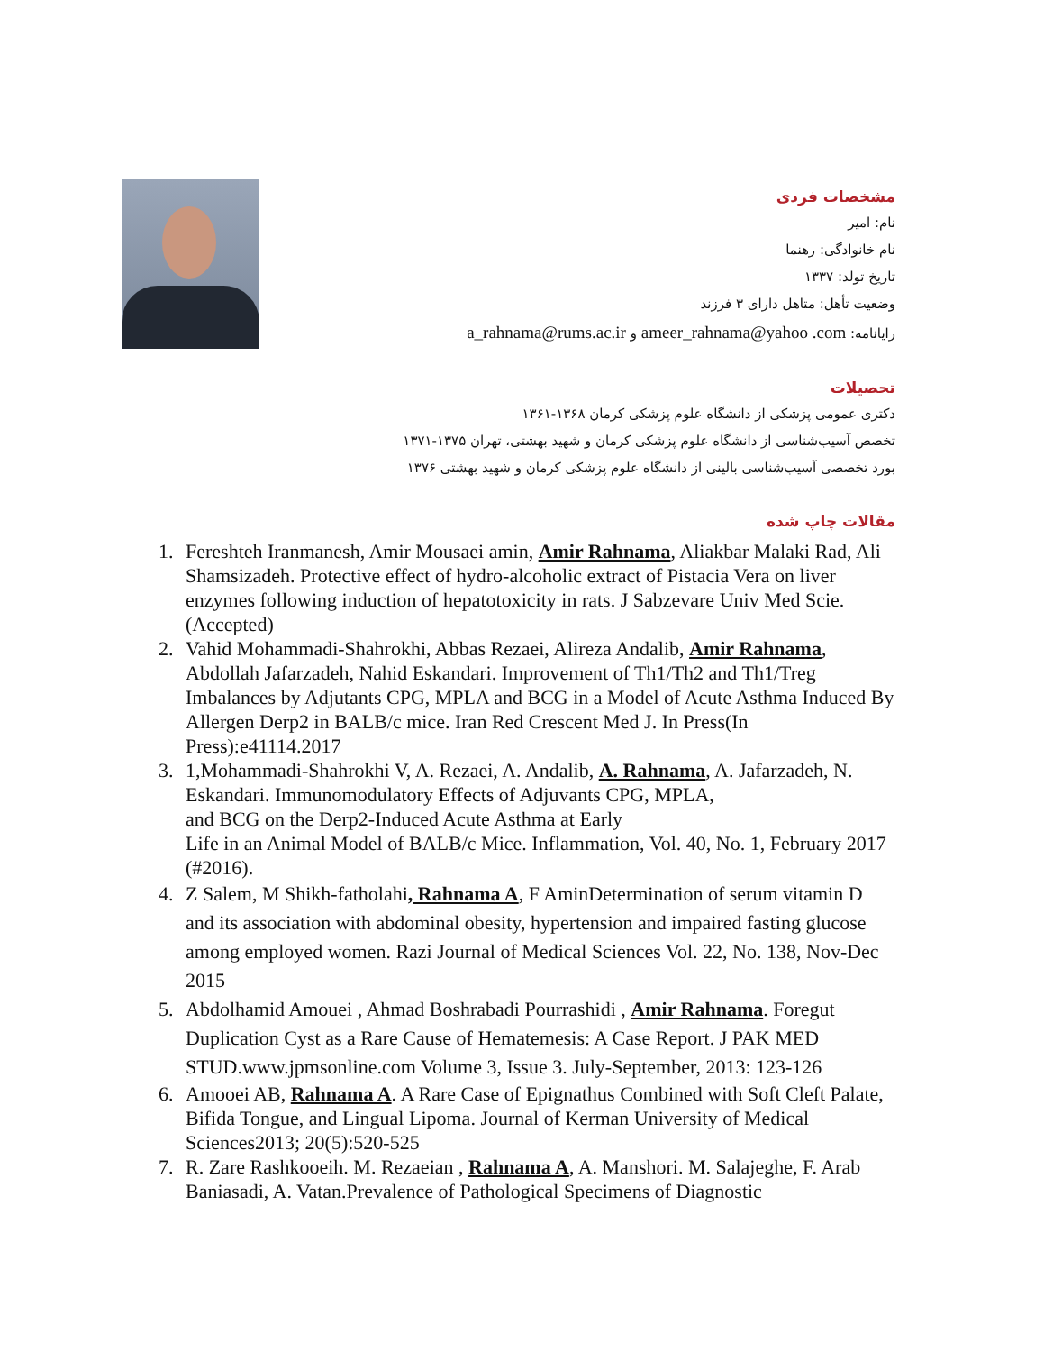مشخصات فردی
نام: امیر
نام خانوادگی: رهنما
تاریخ تولد: ۱۳۳۷
وضعیت تأهل: متاهل دارای ۳ فرزند
رایانامه: ameer_rahnama@yahoo .com و a_rahnama@rums.ac.ir
تحصیلات
دکتری عمومی پزشکی از دانشگاه علوم پزشکی کرمان ۱۳۶۸-۱۳۶۱
تخصص آسیب‌شناسی از دانشگاه علوم پزشکی کرمان و شهید بهشتی، تهران ۱۳۷۵-۱۳۷۱
بورد تخصصی آسیب‌شناسی بالینی از دانشگاه علوم پزشکی کرمان و شهید بهشتی ۱۳۷۶
مقالات چاپ شده
1. Fereshteh Iranmanesh, Amir Mousaei amin, Amir Rahnama, Aliakbar Malaki Rad, Ali Shamsizadeh. Protective effect of hydro-alcoholic extract of Pistacia Vera on liver enzymes following induction of hepatotoxicity in rats. J Sabzevare Univ Med Scie. (Accepted)
2. Vahid Mohammadi-Shahrokhi, Abbas Rezaei, Alireza Andalib, Amir Rahnama, Abdollah Jafarzadeh, Nahid Eskandari. Improvement of Th1/Th2 and Th1/Treg Imbalances by Adjutants CPG, MPLA and BCG in a Model of Acute Asthma Induced By Allergen Derp2 in BALB/c mice. Iran Red Crescent Med J. In Press(In Press):e41114.2017
3. 1,Mohammadi-Shahrokhi V, A. Rezaei, A. Andalib, A. Rahnama, A. Jafarzadeh, N. Eskandari. Immunomodulatory Effects of Adjuvants CPG, MPLA,
and BCG on the Derp2-Induced Acute Asthma at Early
Life in an Animal Model of BALB/c Mice. Inflammation, Vol. 40, No. 1, February 2017 (#2016).
4. Z Salem, M Shikh-fatholahi, Rahnama A, F AminDetermination of serum vitamin D and its association with abdominal obesity, hypertension and impaired fasting glucose among employed women. Razi Journal of Medical Sciences Vol. 22, No. 138, Nov-Dec 2015
5. Abdolhamid Amouei , Ahmad Boshrabadi Pourrashidi , Amir Rahnama. Foregut Duplication Cyst as a Rare Cause of Hematemesis: A Case Report. J PAK MED STUD.www.jpmsonline.com Volume 3, Issue 3. July-September, 2013: 123-126
6. Amooei AB, Rahnama A. A Rare Case of Epignathus Combined with Soft Cleft Palate, Bifida Tongue, and Lingual Lipoma. Journal of Kerman University of Medical Sciences2013; 20(5):520-525
7. R. Zare Rashkooeih. M. Rezaeian , Rahnama A, A. Manshori. M. Salajeghe, F. Arab Baniasadi, A. Vatan.Prevalence of Pathological Specimens of Diagnostic